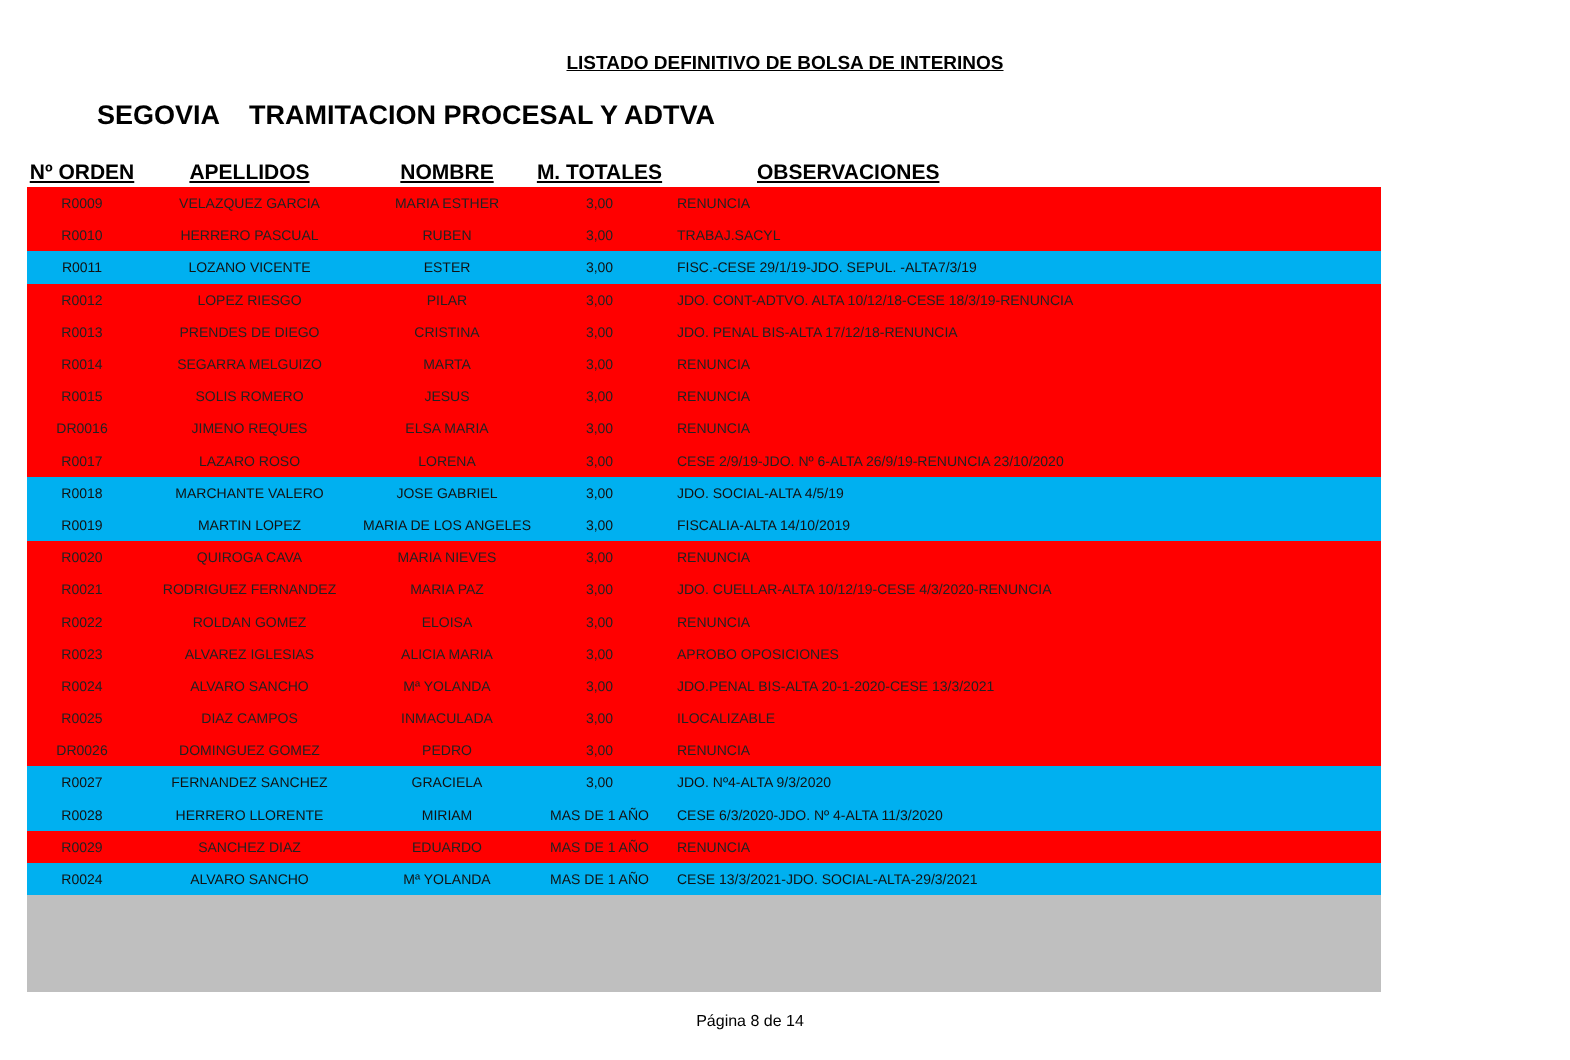LISTADO DEFINITIVO DE BOLSA DE INTERINOS
SEGOVIA TRAMITACION PROCESAL Y ADTVA
| Nº ORDEN | APELLIDOS | NOMBRE | M. TOTALES | OBSERVACIONES |
| --- | --- | --- | --- | --- |
| R0009 | VELAZQUEZ GARCIA | MARIA ESTHER | 3,00 | RENUNCIA |
| R0010 | HERRERO PASCUAL | RUBEN | 3,00 | TRABAJ.SACYL |
| R0011 | LOZANO VICENTE | ESTER | 3,00 | FISC.-CESE 29/1/19-JDO. SEPUL. -ALTA7/3/19 |
| R0012 | LOPEZ RIESGO | PILAR | 3,00 | JDO. CONT-ADTVO. ALTA 10/12/18-CESE 18/3/19-RENUNCIA |
| R0013 | PRENDES DE DIEGO | CRISTINA | 3,00 | JDO. PENAL BIS-ALTA 17/12/18-RENUNCIA |
| R0014 | SEGARRA MELGUIZO | MARTA | 3,00 | RENUNCIA |
| R0015 | SOLIS ROMERO | JESUS | 3,00 | RENUNCIA |
| DR0016 | JIMENO REQUES | ELSA MARIA | 3,00 | RENUNCIA |
| R0017 | LAZARO ROSO | LORENA | 3,00 | CESE 2/9/19-JDO. Nº 6-ALTA 26/9/19-RENUNCIA 23/10/2020 |
| R0018 | MARCHANTE VALERO | JOSE GABRIEL | 3,00 | JDO. SOCIAL-ALTA 4/5/19 |
| R0019 | MARTIN LOPEZ | MARIA DE LOS ANGELES | 3,00 | FISCALIA-ALTA 14/10/2019 |
| R0020 | QUIROGA CAVA | MARIA NIEVES | 3,00 | RENUNCIA |
| R0021 | RODRIGUEZ FERNANDEZ | MARIA PAZ | 3,00 | JDO. CUELLAR-ALTA 10/12/19-CESE 4/3/2020-RENUNCIA |
| R0022 | ROLDAN GOMEZ | ELOISA | 3,00 | RENUNCIA |
| R0023 | ALVAREZ IGLESIAS | ALICIA MARIA | 3,00 | APROBO OPOSICIONES |
| R0024 | ALVARO SANCHO | Mª YOLANDA | 3,00 | JDO.PENAL BIS-ALTA 20-1-2020-CESE 13/3/2021 |
| R0025 | DIAZ CAMPOS | INMACULADA | 3,00 | ILOCALIZABLE |
| DR0026 | DOMINGUEZ GOMEZ | PEDRO | 3,00 | RENUNCIA |
| R0027 | FERNANDEZ SANCHEZ | GRACIELA | 3,00 | JDO. Nº4-ALTA 9/3/2020 |
| R0028 | HERRERO LLORENTE | MIRIAM | MAS DE 1 AÑO | CESE 6/3/2020-JDO. Nº 4-ALTA 11/3/2020 |
| R0029 | SANCHEZ DIAZ | EDUARDO | MAS DE 1 AÑO | RENUNCIA |
| R0024 | ALVARO SANCHO | Mª YOLANDA | MAS DE 1 AÑO | CESE 13/3/2021-JDO. SOCIAL-ALTA-29/3/2021 |
Página 8 de 14